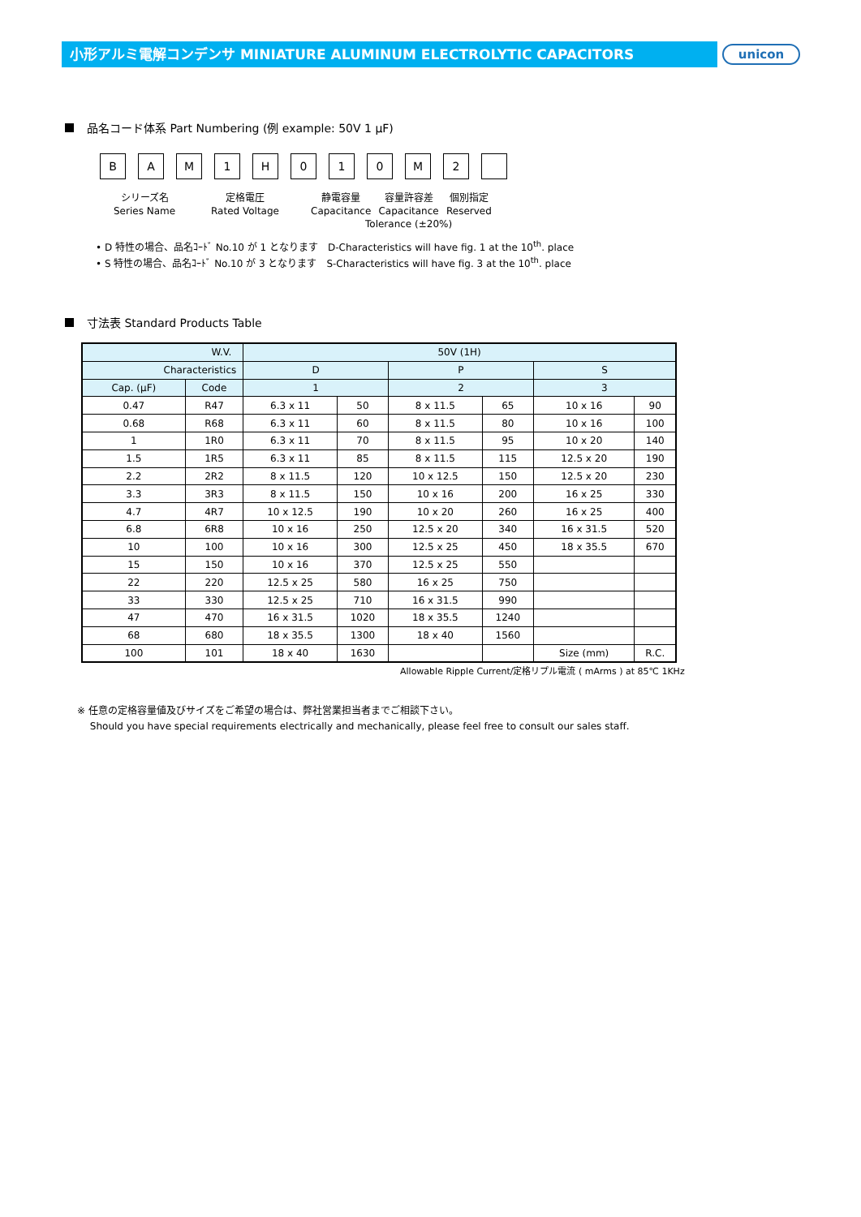小形アルミ電解コンデンサ MINIATURE ALUMINUM ELECTROLYTIC CAPACITORS unicon
品名コード体系 Part Numbering (例 example: 50V 1 μF)
B A M 1 H 0 1 0 M 2
シリーズ名
Series Name
定格電圧
Rated Voltage
静電容量
Capacitance
容量許容差
Capacitance
Tolerance (±20%)
個別指定
Reserved
• D 特性の場合、品名ｺｰﾄﾞ No.10 が 1 となります　D-Characteristics will have fig. 1 at the 10<sup>th</sup>. place
• S 特性の場合、品名ｺｰﾄﾞ No.10 が 3 となります　S-Characteristics will have fig. 3 at the 10<sup>th</sup>. place
寸法表 Standard Products Table
| W.V. | | 50V (1H) | | | | | |
| --- | --- | --- | --- | --- | --- | --- | --- |
| Characteristics | | D | | P | | S | |
| Cap. (μF) | Code | 1 | | 2 | | 3 | |
| 0.47 | R47 | 6.3 x 11 | 50 | 8 x 11.5 | 65 | 10 x 16 | 90 |
| 0.68 | R68 | 6.3 x 11 | 60 | 8 x 11.5 | 80 | 10 x 16 | 100 |
| 1 | 1R0 | 6.3 x 11 | 70 | 8 x 11.5 | 95 | 10 x 20 | 140 |
| 1.5 | 1R5 | 6.3 x 11 | 85 | 8 x 11.5 | 115 | 12.5 x 20 | 190 |
| 2.2 | 2R2 | 8 x 11.5 | 120 | 10 x 12.5 | 150 | 12.5 x 20 | 230 |
| 3.3 | 3R3 | 8 x 11.5 | 150 | 10 x 16 | 200 | 16 x 25 | 330 |
| 4.7 | 4R7 | 10 x 12.5 | 190 | 10 x 20 | 260 | 16 x 25 | 400 |
| 6.8 | 6R8 | 10 x 16 | 250 | 12.5 x 20 | 340 | 16 x 31.5 | 520 |
| 10 | 100 | 10 x 16 | 300 | 12.5 x 25 | 450 | 18 x 35.5 | 670 |
| 15 | 150 | 10 x 16 | 370 | 12.5 x 25 | 550 | | |
| 22 | 220 | 12.5 x 25 | 580 | 16 x 25 | 750 | | |
| 33 | 330 | 12.5 x 25 | 710 | 16 x 31.5 | 990 | | |
| 47 | 470 | 16 x 31.5 | 1020 | 18 x 35.5 | 1240 | | |
| 68 | 680 | 18 x 35.5 | 1300 | 18 x 40 | 1560 | | |
| 100 | 101 | 18 x 40 | 1630 | | | Size (mm) | R.C. |
Allowable Ripple Current/定格リプル電流 ( mArms ) at 85℃ 1KHz
※ 任意の定格容量値及びサイズをご希望の場合は、弊社営業担当者までご相談下さい。
　 Should you have special requirements electrically and mechanically, please feel free to consult our sales staff.